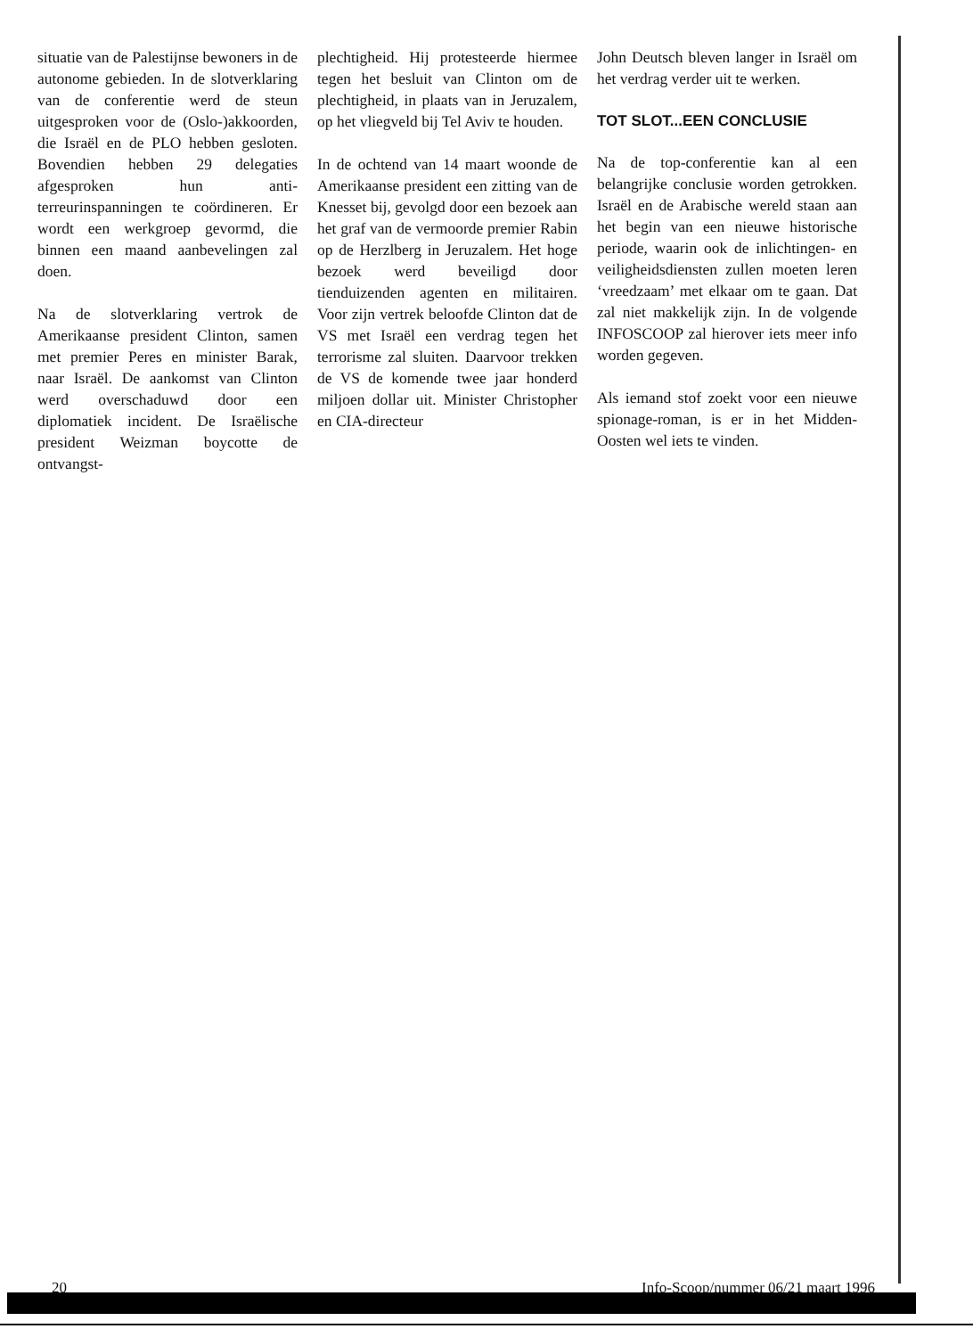situatie van de Palestijnse bewoners in de autonome gebieden. In de slotverklaring van de conferentie werd de steun uitgesproken voor de (Oslo-)akkoorden, die Israël en de PLO hebben gesloten. Bovendien hebben 29 delegaties afgesproken hun anti-terreurinspanningen te coördineren. Er wordt een werkgroep gevormd, die binnen een maand aanbevelingen zal doen.
Na de slotverklaring vertrok de Amerikaanse president Clinton, samen met premier Peres en minister Barak, naar Israël. De aankomst van Clinton werd overschaduwd door een diplomatiek incident. De Israëlische president Weizman boycotte de ontvangst-
plechtigheid. Hij protesteerde hiermee tegen het besluit van Clinton om de plechtigheid, in plaats van in Jeruzalem, op het vliegveld bij Tel Aviv te houden.
In de ochtend van 14 maart woonde de Amerikaanse president een zitting van de Knesset bij, gevolgd door een bezoek aan het graf van de vermoorde premier Rabin op de Herzlberg in Jeruzalem. Het hoge bezoek werd beveiligd door tienduizenden agenten en militairen. Voor zijn vertrek beloofde Clinton dat de VS met Israël een verdrag tegen het terrorisme zal sluiten. Daarvoor trekken de VS de komende twee jaar honderd miljoen dollar uit. Minister Christopher en CIA-directeur
John Deutsch bleven langer in Israël om het verdrag verder uit te werken.
TOT SLOT...EEN CONCLUSIE
Na de top-conferentie kan al een belangrijke conclusie worden getrokken. Israël en de Arabische wereld staan aan het begin van een nieuwe historische periode, waarin ook de inlichtingen- en veiligheidsdiensten zullen moeten leren ‘vreedzaam’ met elkaar om te gaan. Dat zal niet makkelijk zijn. In de volgende INFOSCOOP zal hierover iets meer info worden gegeven.
Als iemand stof zoekt voor een nieuwe spionage-roman, is er in het Midden-Oosten wel iets te vinden.
20 Info-Scoop/nummer 06/21 maart 1996